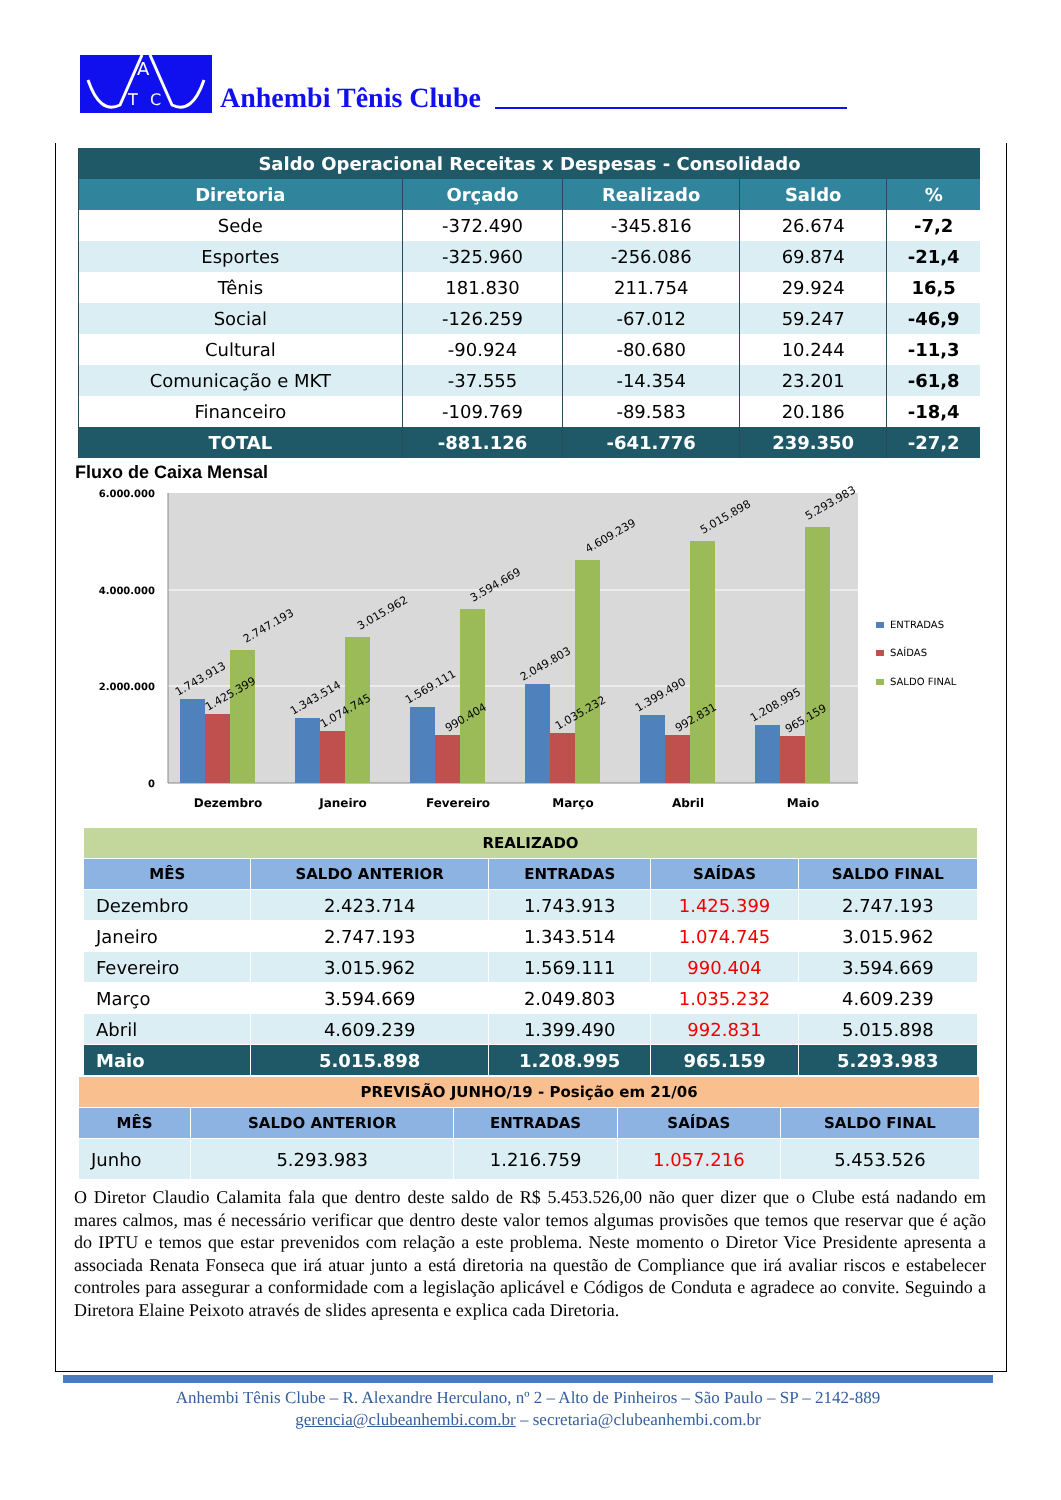A
T
C
Anhembi Tênis Clube
| Saldo Operacional Receitas x Despesas - Consolidado | | | | |
| Diretoria | Orçado | Realizado | Saldo | % |
| Sede | -372.490 | -345.816 | 26.674 | -7,2 |
| Esportes | -325.960 | -256.086 | 69.874 | -21,4 |
| Tênis | 181.830 | 211.754 | 29.924 | 16,5 |
| Social | -126.259 | -67.012 | 59.247 | -46,9 |
| Cultural | -90.924 | -80.680 | 10.244 | -11,3 |
| Comunicação e MKT | -37.555 | -14.354 | 23.201 | -61,8 |
| Financeiro | -109.769 | -89.583 | 20.186 | -18,4 |
| TOTAL | -881.126 | -641.776 | 239.350 | -27,2 |
Fluxo de Caixa Mensal
6.000.000
4.000.000
2.000.000
0
Dezembro
Janeiro
Fevereiro
Março
Abril
Maio
1.743.913
1.425.399
2.747.193
1.343.514
1.074.745
3.015.962
1.569.111
990.404
3.594.669
2.049.803
1.035.232
4.609.239
1.399.490
992.831
5.015.898
1.208.995
965.159
5.293.983
ENTRADAS
SAÍDAS
SALDO FINAL
| REALIZADO | | | | |
| MÊS | SALDO ANTERIOR | ENTRADAS | SAÍDAS | SALDO FINAL |
| Dezembro | 2.423.714 | 1.743.913 | 1.425.399 | 2.747.193 |
| Janeiro | 2.747.193 | 1.343.514 | 1.074.745 | 3.015.962 |
| Fevereiro | 3.015.962 | 1.569.111 | 990.404 | 3.594.669 |
| Março | 3.594.669 | 2.049.803 | 1.035.232 | 4.609.239 |
| Abril | 4.609.239 | 1.399.490 | 992.831 | 5.015.898 |
| Maio | 5.015.898 | 1.208.995 | 965.159 | 5.293.983 |
| PREVISÃO JUNHO/19 - Posição em 21/06 | | | | |
| MÊS | SALDO ANTERIOR | ENTRADAS | SAÍDAS | SALDO FINAL |
| Junho | 5.293.983 | 1.216.759 | 1.057.216 | 5.453.526 |
O Diretor Claudio Calamita fala que dentro deste saldo de R$ 5.453.526,00 não quer dizer que o Clube está nadando em mares calmos, mas é necessário verificar que dentro deste valor temos algumas provisões que temos que reservar que é ação do IPTU e temos que estar prevenidos com relação a este problema. Neste momento o Diretor Vice Presidente apresenta a associada Renata Fonseca que irá atuar junto a está diretoria na questão de Compliance que irá avaliar riscos e estabelecer controles para assegurar a conformidade com a legislação aplicável e Códigos de Conduta e agradece ao convite. Seguindo a Diretora Elaine Peixoto através de slides apresenta e explica cada Diretoria.
Anhembi Tênis Clube – R. Alexandre Herculano, nº 2 – Alto de Pinheiros – São Paulo – SP – 2142-889
gerencia@clubeanhembi.com.br – secretaria@clubeanhembi.com.br